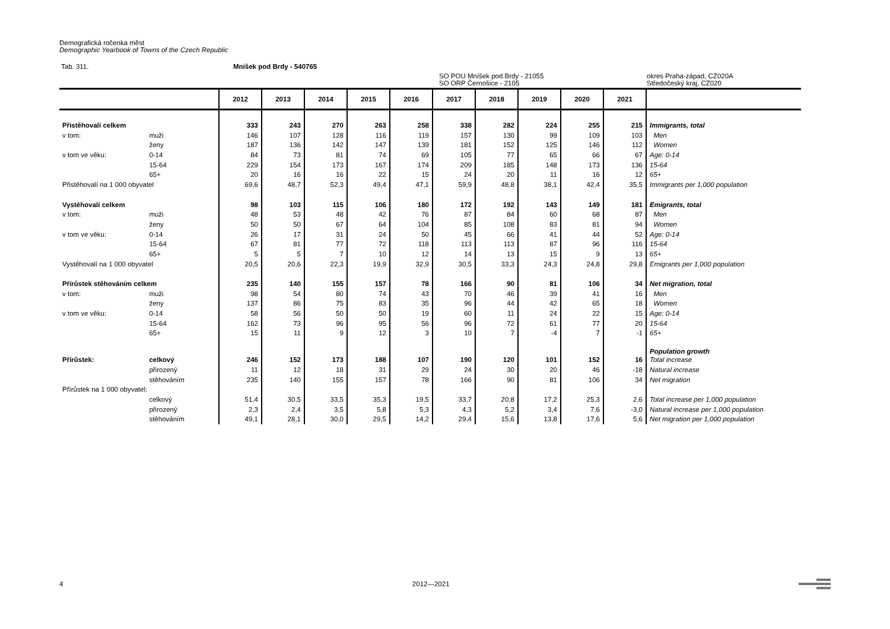Demografická ročenka měst
Demographic Yearbook of Towns of the Czech Republic
Tab. 311. Mníšek pod Brdy - 540765
SO POU Mníšek pod Brdy - 21055
SO ORP Černošice - 2105 okres Praha-západ, CZ020A
Středočeský kraj, CZ020
| | | 2012 | 2013 | 2014 | 2015 | 2016 | 2017 | 2018 | 2019 | 2020 | 2021 | |
| --- | --- | --- | --- | --- | --- | --- | --- | --- | --- | --- | --- | --- |
| Přistěhovalí celkem | | 333 | 243 | 270 | 263 | 258 | 338 | 282 | 224 | 255 | 215 | Immigrants, total |
| v tom: | muži | 146 | 107 | 128 | 116 | 119 | 157 | 130 | 99 | 109 | 103 | Men |
| | ženy | 187 | 136 | 142 | 147 | 139 | 181 | 152 | 125 | 146 | 112 | Women |
| v tom ve věku: | 0-14 | 84 | 73 | 81 | 74 | 69 | 105 | 77 | 65 | 66 | 67 | Age: 0-14 |
| | 15-64 | 229 | 154 | 173 | 167 | 174 | 209 | 185 | 148 | 173 | 136 | 15-64 |
| | 65+ | 20 | 16 | 16 | 22 | 15 | 24 | 20 | 11 | 16 | 12 | 65+ |
| Přistěhovalí na 1 000 obyvatel | | 69,6 | 48,7 | 52,3 | 49,4 | 47,1 | 59,9 | 48,8 | 38,1 | 42,4 | 35,5 | Immigrants per 1,000 population |
| Vystěhovalí celkem | | 98 | 103 | 115 | 106 | 180 | 172 | 192 | 143 | 149 | 181 | Emigrants, total |
| v tom: | muži | 48 | 53 | 48 | 42 | 76 | 87 | 84 | 60 | 68 | 87 | Men |
| | ženy | 50 | 50 | 67 | 64 | 104 | 85 | 108 | 83 | 81 | 94 | Women |
| v tom ve věku: | 0-14 | 26 | 17 | 31 | 24 | 50 | 45 | 66 | 41 | 44 | 52 | Age: 0-14 |
| | 15-64 | 67 | 81 | 77 | 72 | 118 | 113 | 113 | 87 | 96 | 116 | 15-64 |
| | 65+ | 5 | 5 | 7 | 10 | 12 | 14 | 13 | 15 | 9 | 13 | 65+ |
| Vystěhovalí na 1 000 obyvatel | | 20,5 | 20,6 | 22,3 | 19,9 | 32,9 | 30,5 | 33,3 | 24,3 | 24,8 | 29,8 | Emigrants per 1,000 population |
| Přírůstek stěhováním celkem | | 235 | 140 | 155 | 157 | 78 | 166 | 90 | 81 | 106 | 34 | Net migration, total |
| v tom: | muži | 98 | 54 | 80 | 74 | 43 | 70 | 46 | 39 | 41 | 16 | Men |
| | ženy | 137 | 86 | 75 | 83 | 35 | 96 | 44 | 42 | 65 | 18 | Women |
| v tom ve věku: | 0-14 | 58 | 56 | 50 | 50 | 19 | 60 | 11 | 24 | 22 | 15 | Age: 0-14 |
| | 15-64 | 162 | 73 | 96 | 95 | 56 | 96 | 72 | 61 | 77 | 20 | 15-64 |
| | 65+ | 15 | 11 | 9 | 12 | 3 | 10 | 7 | -4 | 7 | -1 | 65+ |
| | | | | | | | | | | | | Population growth |
| Přírůstek: | celkový | 246 | 152 | 173 | 188 | 107 | 190 | 120 | 101 | 152 | 16 | Total increase |
| | přirozený | 11 | 12 | 18 | 31 | 29 | 24 | 30 | 20 | 46 | -18 | Natural increase |
| | stěhováním | 235 | 140 | 155 | 157 | 78 | 166 | 90 | 81 | 106 | 34 | Net migration |
| Přírůstek na 1 000 obyvatel: | | | | | | | | | | | | |
| | celkový | 51,4 | 30,5 | 33,5 | 35,3 | 19,5 | 33,7 | 20,8 | 17,2 | 25,3 | 2,6 | Total increase per 1,000 population |
| | přirozený | 2,3 | 2,4 | 3,5 | 5,8 | 5,3 | 4,3 | 5,2 | 3,4 | 7,6 | -3,0 | Natural increase per 1,000 population |
| | stěhováním | 49,1 | 28,1 | 30,0 | 29,5 | 14,2 | 29,4 | 15,6 | 13,8 | 17,6 | 5,6 | Net migration per 1,000 population |
4 2012—2021